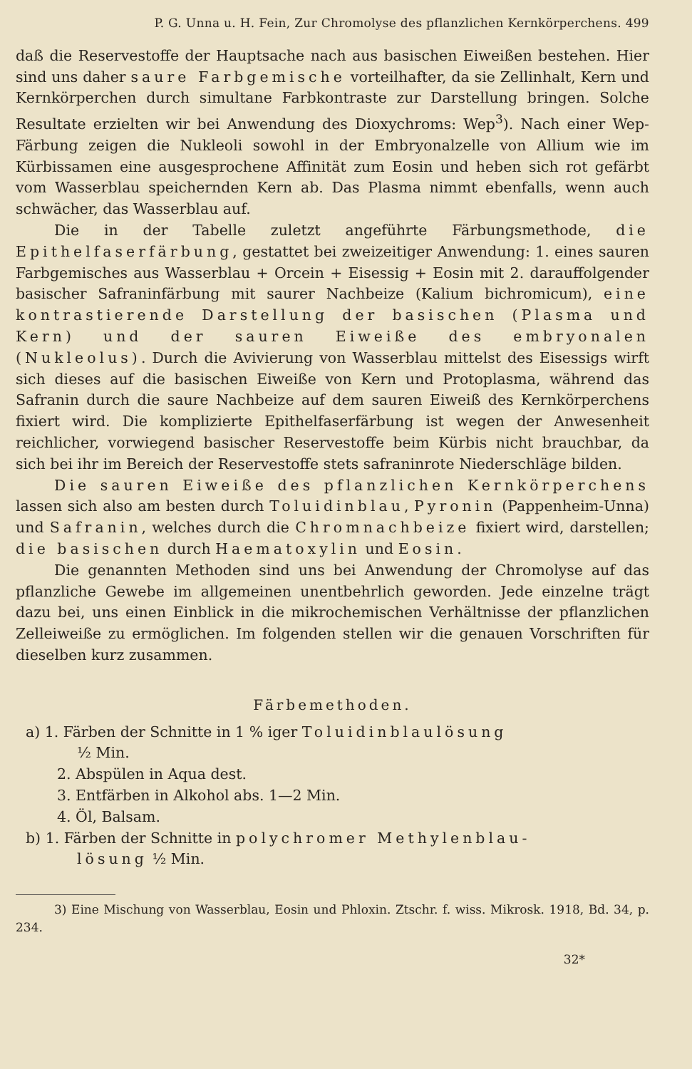P. G. Unna u. H. Fein, Zur Chromolyse des pflanzlichen Kernkörperchens. 499
daß die Reservestoffe der Hauptsache nach aus basischen Eiweißen bestehen. Hier sind uns daher saure Farbgemische vorteilhafter, da sie Zellinhalt, Kern und Kernkörperchen durch simultane Farbkontraste zur Darstellung bringen. Solche Resultate erzielten wir bei Anwendung des Dioxychroms: Wep<sup>3</sup>). Nach einer Wep-Färbung zeigen die Nukleoli sowohl in der Embryonalzelle von Allium wie im Kürbissamen eine ausgesprochene Affinität zum Eosin und heben sich rot gefärbt vom Wasserblau speichernden Kern ab. Das Plasma nimmt ebenfalls, wenn auch schwächer, das Wasserblau auf.
Die in der Tabelle zuletzt angeführte Färbungsmethode, die Epithelfaserfärbung, gestattet bei zweizeitiger Anwendung: 1. eines sauren Farbgemisches aus Wasserblau + Orcein + Eisessig + Eosin mit 2. darauffolgender basischer Safraninfärbung mit saurer Nachbeize (Kalium bichromicum), eine kontrastierende Darstellung der basischen (Plasma und Kern) und der sauren Eiweiße des embryonalen (Nukleolus). Durch die Avivierung von Wasserblau mittelst des Eisessigs wirft sich dieses auf die basischen Eiweiße von Kern und Protoplasma, während das Safranin durch die saure Nachbeize auf dem sauren Eiweiß des Kernkörperchens fixiert wird. Die komplizierte Epithelfaserfärbung ist wegen der Anwesenheit reichlicher, vorwiegend basischer Reservestoffe beim Kürbis nicht brauchbar, da sich bei ihr im Bereich der Reservestoffe stets safraninrote Niederschläge bilden.
Die sauren Eiweiße des pflanzlichen Kernkörperchens lassen sich also am besten durch Toluidinblau, Pyronin (Pappenheim-Unna) und Safranin, welches durch die Chromnachbeize fixiert wird, darstellen; die basischen durch Haematoxylin und Eosin.
Die genannten Methoden sind uns bei Anwendung der Chromolyse auf das pflanzliche Gewebe im allgemeinen unentbehrlich geworden. Jede einzelne trägt dazu bei, uns einen Einblick in die mikrochemischen Verhältnisse der pflanzlichen Zelleiweiße zu ermöglichen. Im folgenden stellen wir die genauen Vorschriften für dieselben kurz zusammen.
Färbemethoden.
a) 1. Färben der Schnitte in 1 % iger Toluidinblaulösung
½ Min.
2. Abspülen in Aqua dest.
3. Entfärben in Alkohol abs. 1—2 Min.
4. Öl, Balsam.
b) 1. Färben der Schnitte in polychromer Methylenblau-
lösung ½ Min.
3) Eine Mischung von Wasserblau, Eosin und Phloxin. Ztschr. f. wiss. Mikrosk. 1918, Bd. 34, p. 234.
32*